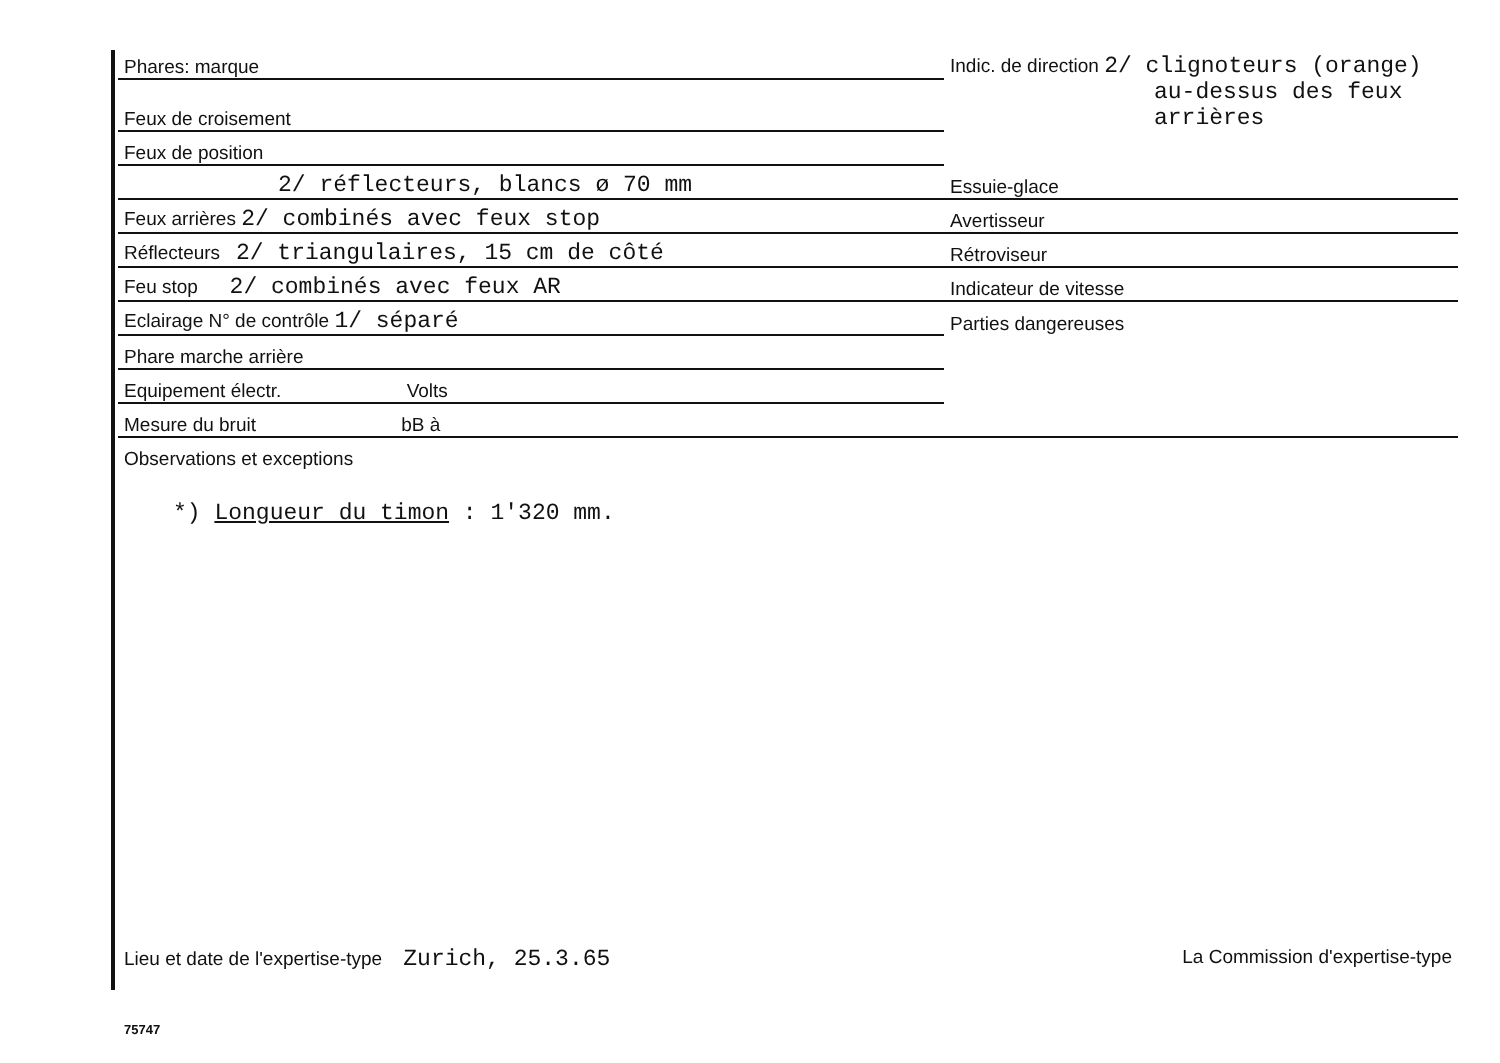| Phares: marque | Indic. de direction 2/ clignoteurs (orange) |
| Feux de croisement | au-dessus des feux arrières |
| Feux de position | |
| 2/ réflecteurs, blancs ø 70 mm | Essuie-glace |
| Feux arrières 2/ combinés avec feux stop | Avertisseur |
| Réflecteurs 2/ triangulaires, 15 cm de côté | Rétroviseur |
| Feu stop 2/ combinés avec feux AR | Indicateur de vitesse |
| Eclairage N° de contrôle 1/ séparé | Parties dangereuses |
| Phare marche arrière | |
| Equipement électr. Volts | |
| Mesure du bruit bB à | |
| Observations et exceptions | |
*) Longueur du timon : 1'320 mm.
Lieu et date de l'expertise-type Zurich, 25.3.65 La Commission d'expertise-type
75747